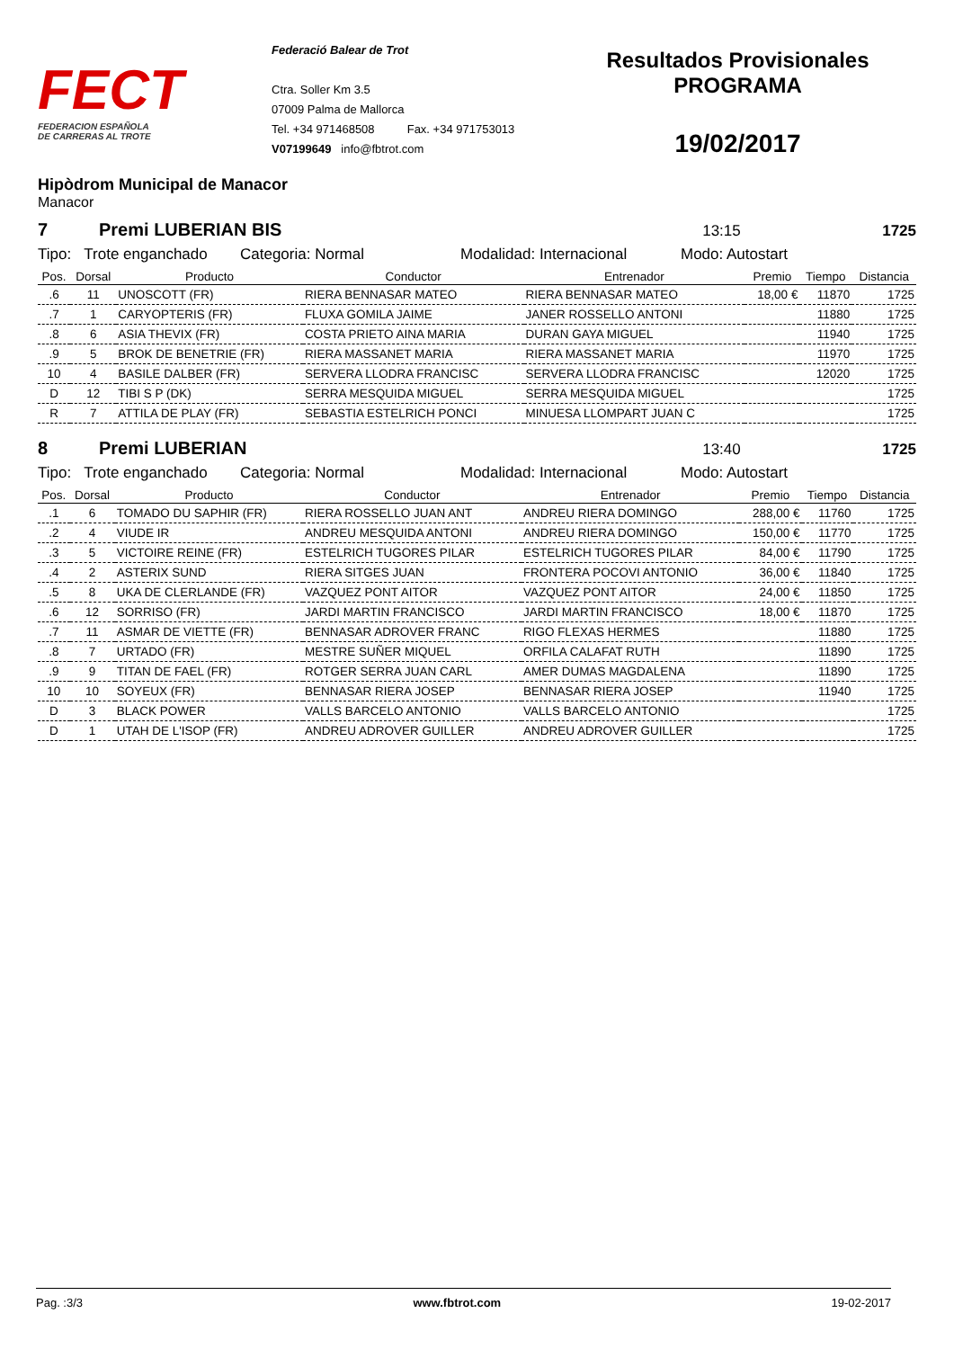FECT
FEDERACION ESPAÑOLA
DE CARRERAS AL TROTE
Federació Balear de Trot
Ctra. Soller Km 3.5
07009 Palma de Mallorca
Tel. +34 971468508 Fax. +34 971753013
V07199649 info@fbtrot.com
Resultados Provisionales
PROGRAMA
19/02/2017
Hipòdrom Municipal de Manacor
Manacor
7 Premi LUBERIAN BIS 13:15 1725
Tipo: Trote enganchado Categoria: Normal Modalidad: Internacional Modo: Autostart
| Pos. | Dorsal | Producto | Conductor | Entrenador | Premio | Tiempo | Distancia |
| --- | --- | --- | --- | --- | --- | --- | --- |
| .6 | 11 | UNOSCOTT (FR) | RIERA BENNASAR MATEO | RIERA BENNASAR MATEO | 18,00 € | 11870 | 1725 |
| .7 | 1 | CARYOPTERIS (FR) | FLUXA GOMILA JAIME | JANER ROSSELLO ANTONI | | 11880 | 1725 |
| .8 | 6 | ASIA THEVIX (FR) | COSTA PRIETO AINA MARIA | DURAN GAYA MIGUEL | | 11940 | 1725 |
| .9 | 5 | BROK DE BENETRIE (FR) | RIERA MASSANET MARIA | RIERA MASSANET MARIA | | 11970 | 1725 |
| 10 | 4 | BASILE DALBER (FR) | SERVERA LLODRA FRANCISC | SERVERA LLODRA FRANCISC | | 12020 | 1725 |
| D | 12 | TIBI S P (DK) | SERRA MESQUIDA MIGUEL | SERRA MESQUIDA MIGUEL | | | 1725 |
| R | 7 | ATTILA DE PLAY (FR) | SEBASTIA ESTELRICH PONCI | MINUESA LLOMPART JUAN C | | | 1725 |
8 Premi LUBERIAN 13:40 1725
Tipo: Trote enganchado Categoria: Normal Modalidad: Internacional Modo: Autostart
| Pos. | Dorsal | Producto | Conductor | Entrenador | Premio | Tiempo | Distancia |
| --- | --- | --- | --- | --- | --- | --- | --- |
| .1 | 6 | TOMADO DU SAPHIR (FR) | RIERA ROSSELLO JUAN ANT | ANDREU RIERA DOMINGO | 288,00 € | 11760 | 1725 |
| .2 | 4 | VIUDE IR | ANDREU MESQUIDA ANTONI | ANDREU RIERA DOMINGO | 150,00 € | 11770 | 1725 |
| .3 | 5 | VICTOIRE REINE (FR) | ESTELRICH TUGORES PILAR | ESTELRICH TUGORES PILAR | 84,00 € | 11790 | 1725 |
| .4 | 2 | ASTERIX SUND | RIERA SITGES JUAN | FRONTERA POCOVI ANTONIO | 36,00 € | 11840 | 1725 |
| .5 | 8 | UKA DE CLERLANDE (FR) | VAZQUEZ PONT AITOR | VAZQUEZ PONT AITOR | 24,00 € | 11850 | 1725 |
| .6 | 12 | SORRISO (FR) | JARDI MARTIN FRANCISCO | JARDI MARTIN FRANCISCO | 18,00 € | 11870 | 1725 |
| .7 | 11 | ASMAR DE VIETTE (FR) | BENNASAR ADROVER FRANC | RIGO FLEXAS HERMES | | 11880 | 1725 |
| .8 | 7 | URTADO (FR) | MESTRE SUÑER MIQUEL | ORFILA CALAFAT RUTH | | 11890 | 1725 |
| .9 | 9 | TITAN DE FAEL (FR) | ROTGER SERRA JUAN CARL | AMER DUMAS MAGDALENA | | 11890 | 1725 |
| 10 | 10 | SOYEUX (FR) | BENNASAR RIERA JOSEP | BENNASAR RIERA JOSEP | | 11940 | 1725 |
| D | 3 | BLACK POWER | VALLS BARCELO ANTONIO | VALLS BARCELO ANTONIO | | | 1725 |
| D | 1 | UTAH DE L'ISOP (FR) | ANDREU ADROVER GUILLER | ANDREU ADROVER GUILLER | | | 1725 |
Pag. :3/3 www.fbtrot.com 19-02-2017